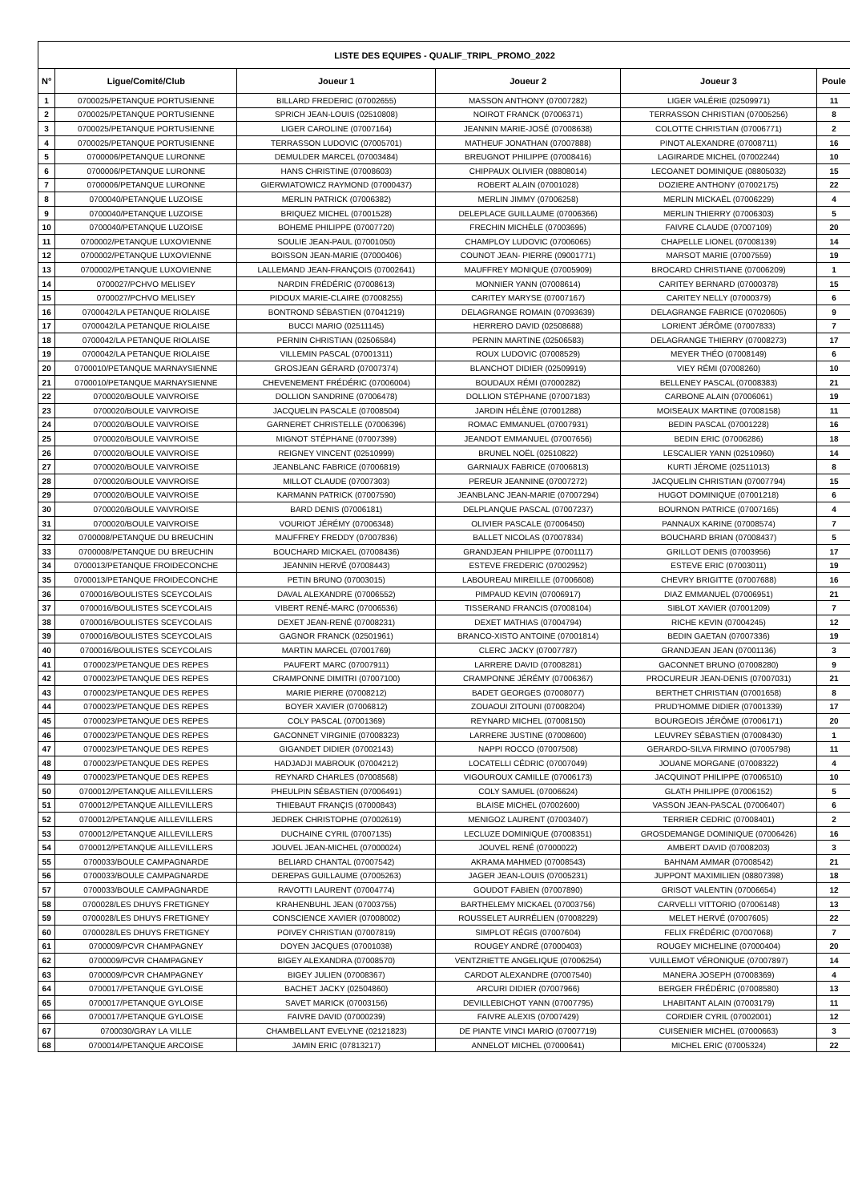| LISTE DES EQUIPES - QUALIF_TRIPL_PROMO_2022 | | | | | |
| --- | --- | --- | --- | --- | --- |
| N° | Ligue/Comité/Club | Joueur 1 | Joueur 2 | Joueur 3 | Poule |
| 1 | 0700025/PETANQUE PORTUSIENNE | BILLARD FREDERIC (07002655) | MASSON ANTHONY (07007282) | LIGER VALÉRIE (02509971) | 11 |
| 2 | 0700025/PETANQUE PORTUSIENNE | SPRICH JEAN-LOUIS (02510808) | NOIROT FRANCK (07006371) | TERRASSON CHRISTIAN (07005256) | 8 |
| 3 | 0700025/PETANQUE PORTUSIENNE | LIGER CAROLINE (07007164) | JEANNIN MARIE-JOSÉ (07008638) | COLOTTE CHRISTIAN (07006771) | 2 |
| 4 | 0700025/PETANQUE PORTUSIENNE | TERRASSON LUDOVIC (07005701) | MATHEUF JONATHAN (07007888) | PINOT ALEXANDRE (07008711) | 16 |
| 5 | 0700006/PETANQUE LURONNE | DEMULDER MARCEL (07003484) | BREUGNOT PHILIPPE (07008416) | LAGIRARDE MICHEL (07002244) | 10 |
| 6 | 0700006/PETANQUE LURONNE | HANS CHRISTINE (07008603) | CHIPPAUX OLIVIER (08808014) | LECOANET DOMINIQUE (08805032) | 15 |
| 7 | 0700006/PETANQUE LURONNE | GIERWIATOWICZ RAYMOND (07000437) | ROBERT ALAIN (07001028) | DOZIERE ANTHONY (07002175) | 22 |
| 8 | 0700040/PETANQUE LUZOISE | MERLIN PATRICK (07006382) | MERLIN JIMMY (07006258) | MERLIN MICKAËL (07006229) | 4 |
| 9 | 0700040/PETANQUE LUZOISE | BRIQUEZ MICHEL (07001528) | DELEPLACE GUILLAUME (07006366) | MERLIN THIERRY (07006303) | 5 |
| 10 | 0700040/PETANQUE LUZOISE | BOHEME PHILIPPE (07007720) | FRECHIN MICHÈLE (07003695) | FAIVRE CLAUDE (07007109) | 20 |
| 11 | 0700002/PETANQUE LUXOVIENNE | SOULIE JEAN-PAUL (07001050) | CHAMPLOY LUDOVIC (07006065) | CHAPELLE LIONEL (07008139) | 14 |
| 12 | 0700002/PETANQUE LUXOVIENNE | BOISSON JEAN-MARIE (07000406) | COUNOT JEAN- PIERRE (09001771) | MARSOT MARIE (07007559) | 19 |
| 13 | 0700002/PETANQUE LUXOVIENNE | LALLEMAND JEAN-FRANÇOIS (07002641) | MAUFFREY MONIQUE (07005909) | BROCARD CHRISTIANE (07006209) | 1 |
| 14 | 0700027/PCHVO MELISEY | NARDIN FRÉDÉRIC (07008613) | MONNIER YANN (07008614) | CARITEY BERNARD (07000378) | 15 |
| 15 | 0700027/PCHVO MELISEY | PIDOUX MARIE-CLAIRE (07008255) | CARITEY MARYSE (07007167) | CARITEY NELLY (07000379) | 6 |
| 16 | 0700042/LA PETANQUE RIOLAISE | BONTROND SÉBASTIEN (07041219) | DELAGRANGE ROMAIN (07093639) | DELAGRANGE FABRICE (07020605) | 9 |
| 17 | 0700042/LA PETANQUE RIOLAISE | BUCCI MARIO (02511145) | HERRERO DAVID (02508688) | LORIENT JÉRÔME (07007833) | 7 |
| 18 | 0700042/LA PETANQUE RIOLAISE | PERNIN CHRISTIAN (02506584) | PERNIN MARTINE (02506583) | DELAGRANGE THIERRY (07008273) | 17 |
| 19 | 0700042/LA PETANQUE RIOLAISE | VILLEMIN PASCAL (07001311) | ROUX LUDOVIC (07008529) | MEYER THÉO (07008149) | 6 |
| 20 | 0700010/PETANQUE MARNAYSIENNE | GROSJEAN GÉRARD (07007374) | BLANCHOT DIDIER (02509919) | VIEY RÉMI (07008260) | 10 |
| 21 | 0700010/PETANQUE MARNAYSIENNE | CHEVENEMENT FRÉDÉRIC (07006004) | BOUDAUX RÉMI (07000282) | BELLENEY PASCAL (07008383) | 21 |
| 22 | 0700020/BOULE VAIVROISE | DOLLION SANDRINE (07006478) | DOLLION STÉPHANE (07007183) | CARBONE ALAIN (07006061) | 19 |
| 23 | 0700020/BOULE VAIVROISE | JACQUELIN PASCALE (07008504) | JARDIN HÉLÈNE (07001288) | MOISEAUX MARTINE (07008158) | 11 |
| 24 | 0700020/BOULE VAIVROISE | GARNERET CHRISTELLE (07006396) | ROMAC EMMANUEL (07007931) | BEDIN PASCAL (07001228) | 16 |
| 25 | 0700020/BOULE VAIVROISE | MIGNOT STÉPHANE (07007399) | JEANDOT EMMANUEL (07007656) | BEDIN ERIC (07006286) | 18 |
| 26 | 0700020/BOULE VAIVROISE | REIGNEY VINCENT (02510999) | BRUNEL NOËL (02510822) | LESCALIER YANN (02510960) | 14 |
| 27 | 0700020/BOULE VAIVROISE | JEANBLANC FABRICE (07006819) | GARNIAUX FABRICE (07006813) | KURTI JÉROME (02511013) | 8 |
| 28 | 0700020/BOULE VAIVROISE | MILLOT CLAUDE (07007303) | PEREUR JEANNINE (07007272) | JACQUELIN CHRISTIAN (07007794) | 15 |
| 29 | 0700020/BOULE VAIVROISE | KARMANN PATRICK (07007590) | JEANBLANC JEAN-MARIE (07007294) | HUGOT DOMINIQUE (07001218) | 6 |
| 30 | 0700020/BOULE VAIVROISE | BARD DENIS (07006181) | DELPLANQUE PASCAL (07007237) | BOURNON PATRICE (07007165) | 4 |
| 31 | 0700020/BOULE VAIVROISE | VOURIOT JÉRÉMY (07006348) | OLIVIER PASCALE (07006450) | PANNAUX KARINE (07008574) | 7 |
| 32 | 0700008/PETANQUE DU BREUCHIN | MAUFFREY FREDDY (07007836) | BALLET NICOLAS (07007834) | BOUCHARD BRIAN (07008437) | 5 |
| 33 | 0700008/PETANQUE DU BREUCHIN | BOUCHARD MICKAEL (07008436) | GRANDJEAN PHILIPPE (07001117) | GRILLOT DENIS (07003956) | 17 |
| 34 | 0700013/PETANQUE FROIDECONCHE | JEANNIN HERVÉ (07008443) | ESTEVE FREDERIC (07002952) | ESTEVE ERIC (07003011) | 19 |
| 35 | 0700013/PETANQUE FROIDECONCHE | PETIN BRUNO (07003015) | LABOUREAU MIREILLE (07006608) | CHEVRY BRIGITTE (07007688) | 16 |
| 36 | 0700016/BOULISTES SCEYCOLAIS | DAVAL ALEXANDRE (07006552) | PIMPAUD KEVIN (07006917) | DIAZ EMMANUEL (07006951) | 21 |
| 37 | 0700016/BOULISTES SCEYCOLAIS | VIBERT RENÉ-MARC (07006536) | TISSERAND FRANCIS (07008104) | SIBLOT XAVIER (07001209) | 7 |
| 38 | 0700016/BOULISTES SCEYCOLAIS | DEXET JEAN-RENÉ (07008231) | DEXET MATHIAS (07004794) | RICHE KEVIN (07004245) | 12 |
| 39 | 0700016/BOULISTES SCEYCOLAIS | GAGNOR FRANCK (02501961) | BRANCO-XISTO ANTOINE (07001814) | BEDIN GAETAN (07007336) | 19 |
| 40 | 0700016/BOULISTES SCEYCOLAIS | MARTIN MARCEL (07001769) | CLERC JACKY (07007787) | GRANDJEAN JEAN (07001136) | 3 |
| 41 | 0700023/PETANQUE DES REPES | PAUFERT MARC (07007911) | LARRERE DAVID (07008281) | GACONNET BRUNO (07008280) | 9 |
| 42 | 0700023/PETANQUE DES REPES | CRAMPONNE DIMITRI (07007100) | CRAMPONNE JÉRÉMY (07006367) | PROCUREUR JEAN-DENIS (07007031) | 21 |
| 43 | 0700023/PETANQUE DES REPES | MARIE PIERRE (07008212) | BADET GEORGES (07008077) | BERTHET CHRISTIAN (07001658) | 8 |
| 44 | 0700023/PETANQUE DES REPES | BOYER XAVIER (07006812) | ZOUAOUI ZITOUNI (07008204) | PRUD'HOMME DIDIER (07001339) | 17 |
| 45 | 0700023/PETANQUE DES REPES | COLY PASCAL (07001369) | REYNARD MICHEL (07008150) | BOURGEOIS JÉRÔME (07006171) | 20 |
| 46 | 0700023/PETANQUE DES REPES | GACONNET VIRGINIE (07008323) | LARRERE JUSTINE (07008600) | LEUVREY SÉBASTIEN (07008430) | 1 |
| 47 | 0700023/PETANQUE DES REPES | GIGANDET DIDIER (07002143) | NAPPI ROCCO (07007508) | GERARDO-SILVA FIRMINO (07005798) | 11 |
| 48 | 0700023/PETANQUE DES REPES | HADJADJI MABROUK (07004212) | LOCATELLI CÉDRIC (07007049) | JOUANE MORGANE (07008322) | 4 |
| 49 | 0700023/PETANQUE DES REPES | REYNARD CHARLES (07008568) | VIGOUROUX CAMILLE (07006173) | JACQUINOT PHILIPPE (07006510) | 10 |
| 50 | 0700012/PETANQUE AILLEVILLERS | PHEULPIN SÉBASTIEN (07006491) | COLY SAMUEL (07006624) | GLATH PHILIPPE (07006152) | 5 |
| 51 | 0700012/PETANQUE AILLEVILLERS | THIEBAUT FRANÇIS (07000843) | BLAISE MICHEL (07002600) | VASSON JEAN-PASCAL (07006407) | 6 |
| 52 | 0700012/PETANQUE AILLEVILLERS | JEDREK CHRISTOPHE (07002619) | MENIGOZ LAURENT (07003407) | TERRIER CEDRIC (07008401) | 2 |
| 53 | 0700012/PETANQUE AILLEVILLERS | DUCHAINE CYRIL (07007135) | LECLUZE DOMINIQUE (07008351) | GROSDEMANGE DOMINIQUE (07006426) | 16 |
| 54 | 0700012/PETANQUE AILLEVILLERS | JOUVEL JEAN-MICHEL (07000024) | JOUVEL RENÉ (07000022) | AMBERT DAVID (07008203) | 3 |
| 55 | 0700033/BOULE CAMPAGNARDE | BELIARD CHANTAL (07007542) | AKRAMA MAHMED (07008543) | BAHNAM AMMAR (07008542) | 21 |
| 56 | 0700033/BOULE CAMPAGNARDE | DEREPAS GUILLAUME (07005263) | JAGER JEAN-LOUIS (07005231) | JUPPONT MAXIMILIEN (08807398) | 18 |
| 57 | 0700033/BOULE CAMPAGNARDE | RAVOTTI LAURENT (07004774) | GOUDOT FABIEN (07007890) | GRISOT VALENTIN (07006654) | 12 |
| 58 | 0700028/LES DHUYS FRETIGNEY | KRAHENBUHL JEAN (07003755) | BARTHELEMY MICKAEL (07003756) | CARVELLI VITTORIO (07006148) | 13 |
| 59 | 0700028/LES DHUYS FRETIGNEY | CONSCIENCE XAVIER (07008002) | ROUSSELET AURRÉLIEN (07008229) | MELET HERVÉ (07007605) | 22 |
| 60 | 0700028/LES DHUYS FRETIGNEY | POIVEY CHRISTIAN (07007819) | SIMPLOT RÉGIS (07007604) | FELIX FRÉDÉRIC (07007068) | 7 |
| 61 | 0700009/PCVR CHAMPAGNEY | DOYEN JACQUES (07001038) | ROUGEY ANDRÉ (07000403) | ROUGEY MICHELINE (07000404) | 20 |
| 62 | 0700009/PCVR CHAMPAGNEY | BIGEY ALEXANDRA (07008570) | VENTZRIETTE ANGELIQUE (07006254) | VUILLEMOT VÉRONIQUE (07007897) | 14 |
| 63 | 0700009/PCVR CHAMPAGNEY | BIGEY JULIEN (07008367) | CARDOT ALEXANDRE (07007540) | MANERA JOSEPH (07008369) | 4 |
| 64 | 0700017/PETANQUE GYLOISE | BACHET JACKY (02504860) | ARCURI DIDIER (07007966) | BERGER FRÉDÉRIC (07008580) | 13 |
| 65 | 0700017/PETANQUE GYLOISE | SAVET MARICK (07003156) | DEVILLEBICHOT YANN (07007795) | LHABITANT ALAIN (07003179) | 11 |
| 66 | 0700017/PETANQUE GYLOISE | FAIVRE DAVID (07000239) | FAIVRE ALEXIS (07007429) | CORDIER CYRIL (07002001) | 12 |
| 67 | 0700030/GRAY LA VILLE | CHAMBELLANT EVELYNE (02121823) | DE PIANTE VINCI MARIO (07007719) | CUISENIER MICHEL (07000663) | 3 |
| 68 | 0700014/PETANQUE ARCOISE | JAMIN ERIC (07813217) | ANNELOT MICHEL (07000641) | MICHEL ERIC (07005324) | 22 |